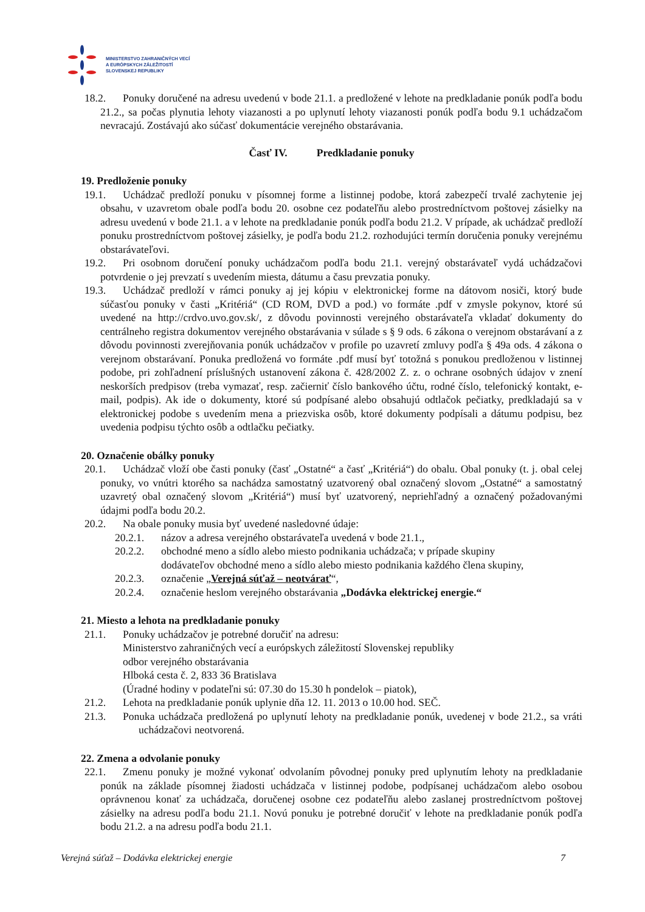MINISTERSTVO ZAHRANIČNÝCH VECÍ
A EURÓPSKYCH ZÁLEŽITOSTÍ
SLOVENSKEJ REPUBLIKY
18.2. Ponuky doručené na adresu uvedenú v bode 21.1. a predložené v lehote na predkladanie ponúk podľa bodu 21.2., sa počas plynutia lehoty viazanosti a po uplynutí lehoty viazanosti ponúk podľa bodu 9.1 uchádzačom nevracajú. Zostávajú ako súčasť dokumentácie verejného obstarávania.
Časť IV. Predkladanie ponuky
19. Predloženie ponuky
19.1. Uchádzač predloží ponuku v písomnej forme a listinnej podobe, ktorá zabezpečí trvalé zachytenie jej obsahu, v uzavretom obale podľa bodu 20. osobne cez podateľňu alebo prostredníctvom poštovej zásielky na adresu uvedenú v bode 21.1. a v lehote na predkladanie ponúk podľa bodu 21.2. V prípade, ak uchádzač predloží ponuku prostredníctvom poštovej zásielky, je podľa bodu 21.2. rozhodujúci termín doručenia ponuky verejnému obstarávateľovi.
19.2. Pri osobnom doručení ponuky uchádzačom podľa bodu 21.1. verejný obstarávateľ vydá uchádzačovi potvrdenie o jej prevzatí s uvedením miesta, dátumu a času prevzatia ponuky.
19.3. Uchádzač predloží v rámci ponuky aj jej kópiu v elektronickej forme na dátovom nosiči, ktorý bude súčasťou ponuky v časti „Kritériá“ (CD ROM, DVD a pod.) vo formáte .pdf v zmysle pokynov, ktoré sú uvedené na http://crdvo.uvo.gov.sk/, z dôvodu povinnosti verejného obstarávateľa vkladať dokumenty do centrálneho registra dokumentov verejného obstarávania v súlade s § 9 ods. 6 zákona o verejnom obstarávaní a z dôvodu povinnosti zverejňovania ponúk uchádzačov v profile po uzavretí zmluvy podľa § 49a ods. 4 zákona o verejnom obstarávaní. Ponuka predložená vo formáte .pdf musí byť totožná s ponukou predloženou v listinnej podobe, pri zohľadnení príslušných ustanovení zákona č. 428/2002 Z. z. o ochrane osobných údajov v znení neskorších predpisov (treba vymazať, resp. začierniť číslo bankového účtu, rodné číslo, telefonický kontakt, e-mail, podpis). Ak ide o dokumenty, ktoré sú podpísané alebo obsahujú odtlačok pečiatky, predkladajú sa v elektronickej podobe s uvedením mena a priezviska osôb, ktoré dokumenty podpísali a dátumu podpisu, bez uvedenia podpisu týchto osôb a odtlačku pečiatky.
20. Označenie obálky ponuky
20.1. Uchádzač vloží obe časti ponuky (časť „Ostatné“ a časť „Kritériá“) do obalu. Obal ponuky (t. j. obal celej ponuky, vo vnútri ktorého sa nachádza samostatný uzatvorený obal označený slovom „Ostatné“ a samostatný uzavretý obal označený slovom „Kritériá“) musí byť uzatvorený, nepriehľadný a označený požadovanými údajmi podľa bodu 20.2.
20.2. Na obale ponuky musia byť uvedené nasledovné údaje:
20.2.1. názov a adresa verejného obstarávateľa uvedená v bode 21.1.,
20.2.2. obchodné meno a sídlo alebo miesto podnikania uchádzača; v prípade skupiny
dodávateľov obchodné meno a sídlo alebo miesto podnikania každého člena skupiny,
20.2.3. označenie „Verejná súťaž – neotvárať“,
20.2.4. označenie heslom verejného obstarávania „Dodávka elektrickej energie.“
21. Miesto a lehota na predkladanie ponuky
21.1. Ponuky uchádzačov je potrebné doručiť na adresu:
Ministerstvo zahraničných vecí a európskych záležitostí Slovenskej republiky
odbor verejného obstarávania
Hlboká cesta č. 2, 833 36 Bratislava
(Úradné hodiny v podateľni sú: 07.30 do 15.30 h pondelok – piatok),
21.2. Lehota na predkladanie ponúk uplynie dňa 12. 11. 2013 o 10.00 hod. SEČ.
21.3. Ponuka uchádzača predložená po uplynutí lehoty na predkladanie ponúk, uvedenej v bode 21.2., sa vráti uchádzačovi neotvorená.
22. Zmena a odvolanie ponuky
22.1. Zmenu ponuky je možné vykonať odvolaním pôvodnej ponuky pred uplynutím lehoty na predkladanie ponúk na základe písomnej žiadosti uchádzača v listinnej podobe, podpísanej uchádzačom alebo osobou oprávnenou konať za uchádzača, doručenej osobne cez podateľňu alebo zaslanej prostredníctvom poštovej zásielky na adresu podľa bodu 21.1. Novú ponuku je potrebné doručiť v lehote na predkladanie ponúk podľa bodu 21.2. a na adresu podľa bodu 21.1.
Verejná súťaž – Dodávka elektrickej energie 7